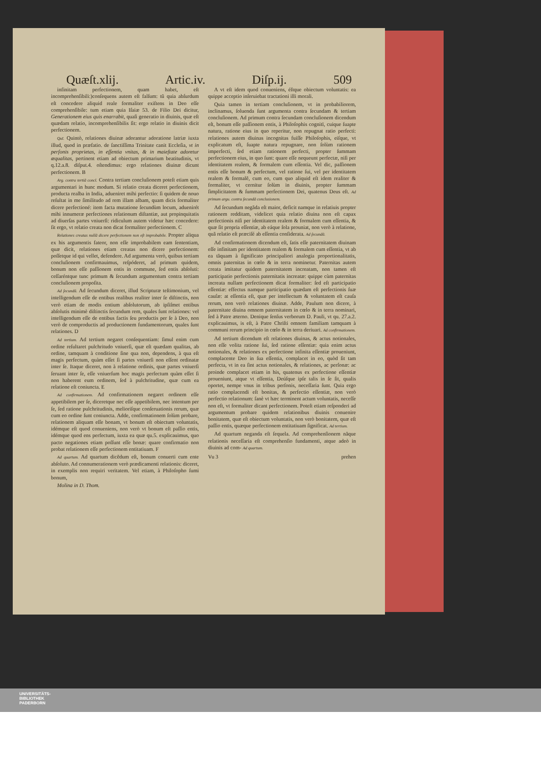Quæſt.xlij. Artic.iv. Diſp.ij. 509
infinitam perfectionem, quam habet, eſt incomprehenſibili:)conſequens autem eſt falſum: tũ quia abſurdum eſt concedere aliquid reale formaliter exiſtens in Deo eſſe comprehenſibile: tum etiam quia Iſaiæ 53. de Filio Dei dicitur, Generationem eius quis enarrabit, quaſi generatio in diuinis, quæ eſt quædam relatio, incomprehenſibilis ſit: ergo relatio in diuinis dicit perfectionem.
Quī. Quintò, relationes diuinæ adorantur adoratione latriæ iuxta illud, quod in præfatio. de ſanctiſſima Trinitate canit Eccleſia, vt in perſonis proprietas, in eſſentia vnitas, & in maieſtate adoretur æqualitas, pertinent etiam ad obiectum primarium beatitudinis, vt q.12.a.8. diſput.4. oſtendimus: ergo relationes diuinæ dicunt perfectionem. B
Arg. contra tertiã concl. Contra tertiam concluſionem poteſt etiam quis argumentari in hunc modum. Si relatio creata diceret perfectionem, producta realba in India, adueniret mihi perfectio: ſi quidem de nouo reſultat in me ſimilitudo ad rem illam albam, quam dicis formaliter dicere perfectioné: item facta mutatione ſecundùm locum, aduenirét mihi innumeræ perfectiones relationum diſtantiæ, aut propinquitatis ad diuerſas partes vniuerſi: ridiculum autem videtur hæc concedere: ſit ergo, vt relatio creata non dicat formaliter perfectionem. C
Relationes creatas nullã dicere perfectionem non eſt improbabile. Propter aliqua ex his argumentis fateor, non eſſe improbabilem eam ſententiam, quæ dicit, relationes etiam creatas non dicere perfectionem: poſſetque id qui vellet, defendere. Ad argumenta verò, quibus tertiam concluſionem confirmauimus, reſpóderet, ad primum quidem, bonum non eſſe paſſionem entis in commune, ſed entis abſoluti: ceſſaréntque tunc primum & ſecundum argumentum contra tertiam concluſionem propoſita.
Ad ſecundũ. Ad ſecundum diceret, illud Scripturæ teſtimonium, vel intelligendum eſſe de entibus realibus realiter inter ſe diſtinctis, non verò etiam de modis entium abſolutorum, ab ipſiſmet entibus abſolutis minimè diſtinctis ſecundum rem, quales ſunt relationes: vel intelligendum eſſe de entibus factis ſeu productis per ſe à Deo, non verò de comproductis ad productionem fundamentorum, quales ſunt relationes. D
Ad tertium. Ad tertium negaret conſequentiam: ſimul enim cum ordine reſultaret pulchritudo vniuerſi, quæ eſt quædam qualitas, ab ordine, tamquam à conditione ſine qua non, dependens, à qua eſt magis perfectum, quàm eſſet ſi partes vniuerſi non eſſent ordinatæ inter ſe. Itaque diceret, non à relatione ordinis, quæ partes vniuerſi ſeruant inter ſe, eſſe vniuerſum hoc magis perfectum quàm eſſet ſi non haberent eum ordinem, ſed à pulchritudine, quæ cum ea relatione eſt coniuncta. E
Ad confirmationem. Ad confirmationem negaret ordinem eſſe appetibilem per ſe, diceretque nec eſſe appetibilem, nec intentum per ſe, ſed ratione pulchritudinis, melioriſque conſeruationis rerum, quæ cum eo ordine ſunt coniuncta. Adde, confirmationem ſolùm probare, relationem aliquam eſſe bonam, vt bonum eſt obiectum voluntatis, idémque eſt quod conueniens, non verò vt bonum eſt paſſio entis, idémque quod ens perfectum, iuxta ea quæ qu.5. explicauimus, quo pacto negationes etiam poſſunt eſſe bonæ: quare confirmatio non probat relationem eſſe perfectionem entitatiuam. F
Ad quartum. Ad quartum dicẽdum eſt, bonum conuerti cum ente abſoluto. Ad connumerationem verò prædicamenti relationis: diceret, in exemplis non requiri veritatem. Vel etiam, à Philoſopho ſumi bonum,
Molina in D. Thom.
A vt eſt idem quod conueniens, éſtque obiectum voluntatis: ea quippe acceptio inſeruiebat tractationi illi morali.
Quia tamen in tertiam concluſionem, vt in probabiliorem, inclinamus, ſoluenda ſunt argumenta contra ſecundam & tertiam concluſionem. Ad primum contra ſecundam concluſionem dicendum eſt, bonum eſſe paſſionem entis, à Philoſophis cognitï, cuique ſuapte natura, ratione eius in quo reperitur, non repugnat ratio perfecti: relationes autem diuinas incognitas fuiſſe Philoſophis, eiſque, vt explicatum eſt, ſuapte natura repugnare, non ſolùm rationem imperfecti, ſed etiam rationem perfecti, propter ſummam perfectionem eius, in quo ſunt: quare eſſe nequeunt perfectæ, niſi per identitatem realem, & formalem cum eſſentia. Vel dic, paſſionem entis eſſe bonum & perfectum, vel ratione ſui, vel per identitatem realem & formalẽ, cum eo, cum quo aliquid eſt idem realiter & formaliter, vt cernitur ſolùm in diuinis, propter ſummam ſimplicitatem & ſummam perfectionem Dei, quatenus Deus eſt. Ad primum argu. contra ſecundã conclusionem.
Ad ſecundum negãda eſt maior, deficit namque in relatiuis propter rationem redditam, videlicet quia relatio diuina non eſt capax perfectionis niſi per identitatem realem & formalem cum eſſentia, & quæ ſit propria eſſentiæ, ab eáque ſola prouniat, non verò à relatione, quã relatio eſt præciſé ab eſſentia conſiderata. Ad ſecundũ.
Ad confirmationem dicendum eſt, ſatis eſſe paternitatem diuinam eſſe infinitam per identitatem realem & formalem cum eſſentia, vt ab ea tãquam à ſignificato principaliori analogia proportionalitatis, omnis paternitas in cœlo & in terra nominetur. Paternitas autem creata imitatur quidem paternitatem increatam, non tamen eſt participatio perfectionis paternitatis increatæ: quippe cùm paternitas increata nullam perfectionem dicat formaliter: ſed eſt participatio eſſentiæ: effectus namque participatio quædam eſt perfectionis ſuæ cauſæ: at eſſentia eſt, quæ per intellectum & voluntatem eſt cauſa rerum, non verò relationes diuinæ. Adde, Paulum non dicere, à paternitate diuina omnem paternitatem in cœlo & in terra nominari, ſed à Patre æterno. Denique ſenſus verborum D. Pauli, vt qu. 27.a.2. explicauimus, is eſt, à Patre Chriſti omnem familiam tamquam à communi rerum principio in cœlo & in terra deriuari. Ad confirmationem.
Ad tertium dicendum eſt relationes diuinas, & actus notionales, non eſſe volita ratione ſui, ſed ratione eſſentiæ: quia enim actus notionales, & relationes ex perfectione infinita eſſentiæ proueniunt, complacente Deo in ſua eſſentia, complacet in eo, quòd ſit tam perfecta, vt in ea ſint actus notionales, & relationes, ac perſonæ: ac proinde complacet etiam in his, quatenus ex perfectione eſſentiæ proueniunt, atque vt eſſentia, Deúſque ipſe talis in ſe ſit, qualis oportet, nempe vnus in tribus perſonis, neceſſaria ſunt. Quia ergo ratio complacendi eſt bonitas, & perfectio eſſentiæ, non verò perfectio relationum: ſanè vt hæc terminent actum voluntatis, neceſſe non eſt, vt formaliter dicant perfectionem. Poteſt etiam reſponderi ad argumentum probare quidem relationibus diuinis conuenire bonitatem, quæ eſt obiectum voluntatis, non verò bonitatem, quæ eſt paſſio entis, quæque perfectionem entitatiuam ſignificat. Ad tertium.
Ad quartum neganda eſt ſequela. Ad comprehenſionem nãque relationis neceſſaria eſt comprehenſio fundamenti, atque adeò in diuinis ad com- Ad quartum.
Vu 3 prehen
UNIVERSITÄTS-
BIBLIOTHEK
PADERBORN